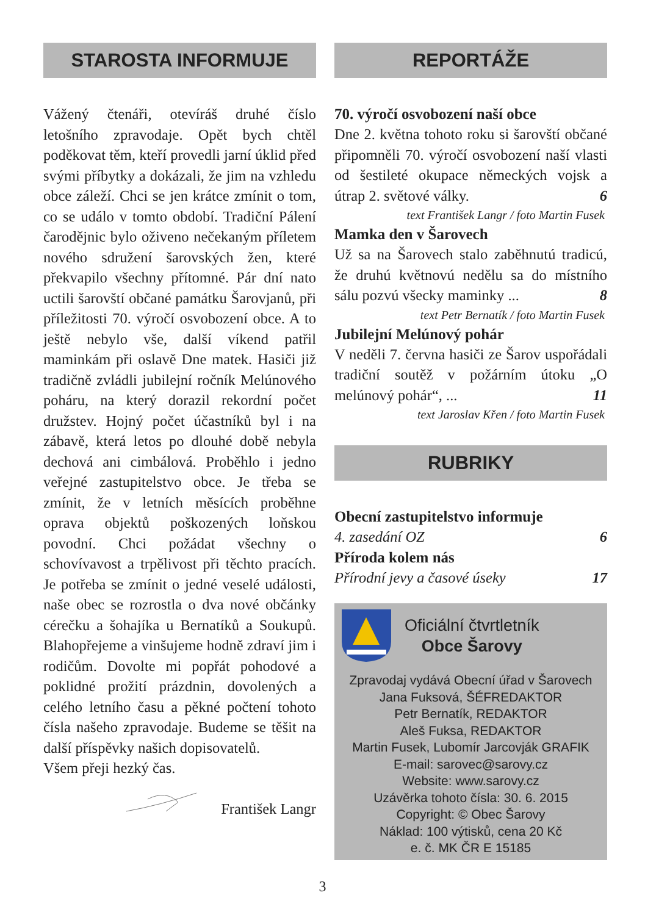STAROSTA INFORMUJE
Vážený čtenáři, otevíráš druhé číslo letošního zpravodaje. Opět bych chtěl poděkovat těm, kteří provedli jarní úklid před svými příbytky a dokázali, že jim na vzhledu obce záleží. Chci se jen krátce zmínit o tom, co se událo v tomto období. Tradiční Pálení čarodějnic bylo oživeno nečekaným příletem nového sdružení šarovských žen, které překvapilo všechny přítomné. Pár dní nato uctili šarovští občané památku Šarovjanů, při příležitosti 70. výročí osvobození obce. A to ještě nebylo vše, další víkend patřil maminkám při oslavě Dne matek. Hasiči již tradičně zvládli jubilejní ročník Melúnového poháru, na který dorazil rekordní počet družstev. Hojný počet účastníků byl i na zábavě, která letos po dlouhé době nebyla dechová ani cimbálová. Proběhlo i jedno veřejné zastupitelstvo obce. Je třeba se zmínit, že v letních měsících proběhne oprava objektů poškozených loňskou povodní. Chci požádat všechny o schovívavost a trpělivost při těchto pracích. Je potřeba se zmínit o jedné veselé události, naše obec se rozrostla o dva nové občánky cérečku a šohajíka u Bernatíků a Soukupů. Blahopřejeme a vinšujeme hodně zdraví jim i rodičům. Dovolte mi popřát pohodové a poklidné prožití prázdnin, dovolených a celého letního času a pěkné počtení tohoto čísla našeho zpravodaje. Budeme se těšit na další příspěvky našich dopisovatelů.
Všem přeji hezký čas.
František Langr
REPORTÁŽE
70. výročí osvobození naší obce
Dne 2. května tohoto roku si šarovští občané připomněli 70. výročí osvobození naší vlasti od šestileté okupace německých vojsk a útrap 2. světové války. 6
text František Langr / foto Martin Fusek
Mamka den v Šarovech
Už sa na Šarovech stalo zaběhnutú tradicú, že druhú květnovú nedělu sa do místního sálu pozvú všecky maminky ... 8
text Petr Bernatík / foto Martin Fusek
Jubilejní Melúnový pohár
V neděli 7. června hasiči ze Šarov uspořádali tradiční soutěž v požárním útoku „O melúnový pohár“, ... 11
text Jaroslav Křen / foto Martin Fusek
RUBRIKY
Obecní zastupitelstvo informuje
4. zasedání OZ 6
Příroda kolem nás
Přírodní jevy a časové úseky 17
Oficiální čtvrtletník
Obce Šarovy
Zpravodaj vydává Obecní úřad v Šarovech
Jana Fuksová, ŠÉFREDAKTOR
Petr Bernatík, REDAKTOR
Aleš Fuksa, REDAKTOR
Martin Fusek, Lubomír Jarcovják GRAFIK
E-mail: sarovec@sarovy.cz
Website: www.sarovy.cz
Uzávěrka tohoto čísla: 30. 6. 2015
Copyright: © Obec Šarovy
Náklad: 100 výtisků, cena 20 Kč
e. č. MK ČR E 15185
3